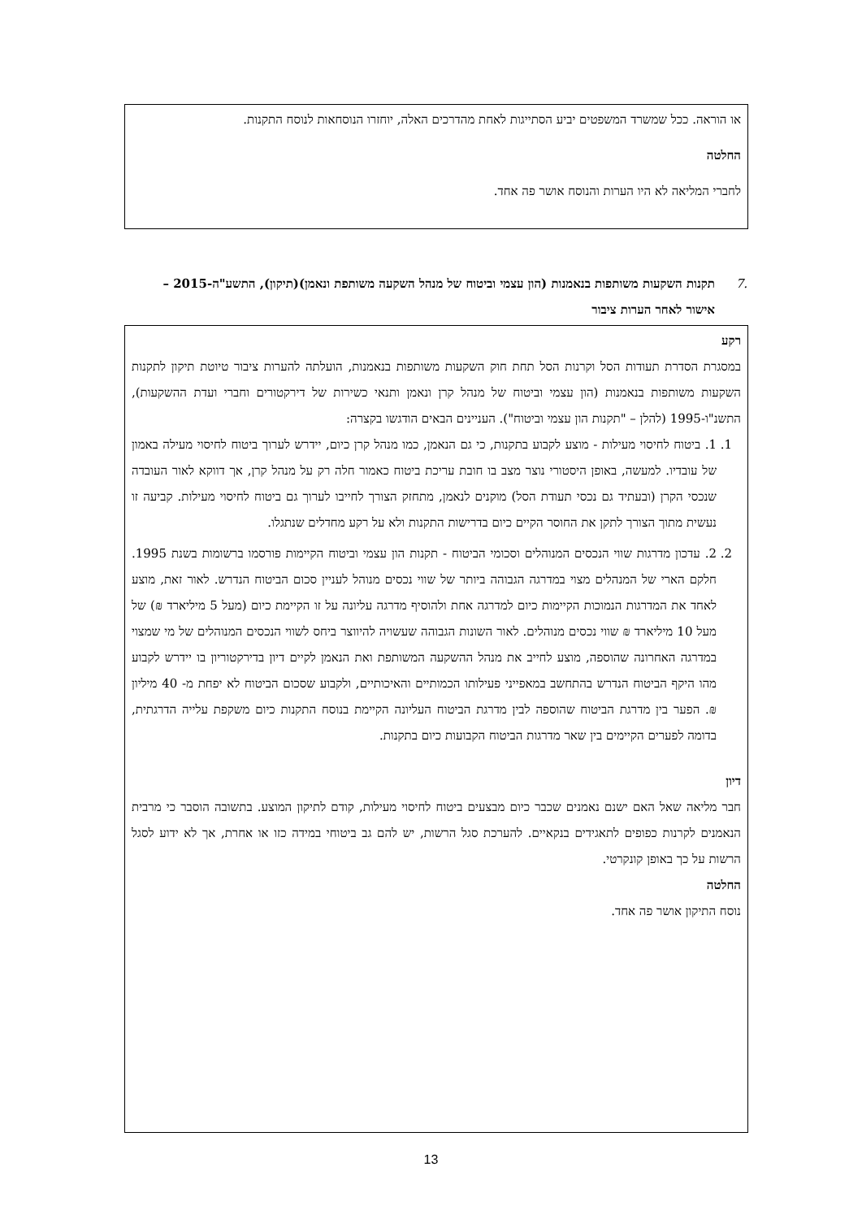או הוראה. ככל שמשרד המשפטים יביע הסתייגות לאחת מהדרכים האלה, יוחזרו הנוסחאות לנוסח התקנות.
החלטה
לחברי המליאה לא היו הערות והנוסח אושר פה אחד.
.7 תקנות השקעות משותפות בנאמנות (הון עצמי וביטוח של מנהל השקעה משותפת ונאמן)(תיקון), התשע"ה-2015 – אישור לאחר הערות ציבור
רקע
במסגרת הסדרת תעודות הסל וקרנות הסל תחת חוק השקעות משותפות בנאמנות, הועלתה להערות ציבור טיוטת תיקון לתקנות השקעות משותפות בנאמנות (הון עצמי וביטוח של מנהל קרן ונאמן ותנאי כשירות של דירקטורים וחברי ועדת ההשקעות), התשנ"ו-1995 (להלן – "תקנות הון עצמי וביטוח"). העניינים הבאים הודגשו בקצרה:
1. 1. ביטוח לחיסוי מעילות - מוצע לקבוע בתקנות, כי גם הנאמן, כמו מנהל קרן כיום, יידרש לערוך ביטוח לחיסוי מעילה באמון של עובדיו. למעשה, באופן היסטורי נוצר מצב בו חובת עריכת ביטוח כאמור חלה רק על מנהל קרן, אך דווקא לאור העובדה שנכסי הקרן (ובעתיד גם נכסי תעודת הסל) מוקנים לנאמן, מתחזק הצורך לחייבו לערוך גם ביטוח לחיסוי מעילות. קביעה זו נעשית מתוך הצורך לתקן את החוסר הקיים כיום בדרישות התקנות ולא על רקע מחדלים שנתגלו.
2. 2. עדכון מדרגות שווי הנכסים המנוהלים וסכומי הביטוח - תקנות הון עצמי וביטוח הקיימות פורסמו ברשומות בשנת 1995. חלקם הארי של המנהלים מצוי במדרגה הגבוהה ביותר של שווי נכסים מנוהל לעניין סכום הביטוח הנדרש. לאור זאת, מוצע לאחד את המדרגות הנמוכות הקיימות כיום למדרגה אחת ולהוסיף מדרגה עליונה על זו הקיימת כיום (מעל 5 מיליארד ₪) של מעל 10 מיליארד ₪ שווי נכסים מנוהלים. לאור השונות הגבוהה שעשויה להיווצר ביחס לשווי הנכסים המנוהלים של מי שמצוי במדרגה האחרונה שהוספה, מוצע לחייב את מנהל ההשקעה המשותפת ואת הנאמן לקיים דיון בדירקטוריון בו יידרש לקבוע מהו היקף הביטוח הנדרש בהתחשב במאפייני פעילותו הכמותיים והאיכותיים, ולקבוע שסכום הביטוח לא יפחת מ- 40 מיליון ₪. הפער בין מדרגת הביטוח שהוספה לבין מדרגת הביטוח העליונה הקיימת בנוסח התקנות כיום משקפת עלייה הדרגתית, בדומה לפערים הקיימים בין שאר מדרגות הביטוח הקבועות כיום בתקנות.
דיון
חבר מליאה שאל האם ישנם נאמנים שכבר כיום מבצעים ביטוח לחיסוי מעילות, קודם לתיקון המוצע. בתשובה הוסבר כי מרבית הנאמנים לקרנות כפופים לתאגידים בנקאיים. להערכת סגל הרשות, יש להם גב ביטוחי במידה כזו או אחרת, אך לא ידוע לסגל הרשות על כך באופן קונקרטי.
החלטה
נוסח התיקון אושר פה אחד.
13